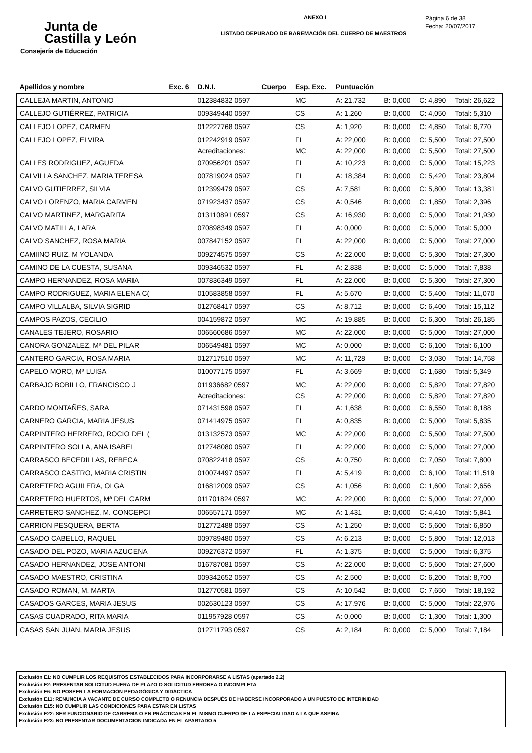Junta de
Castilla y León
Consejería de Educación
ANEXO I
LISTADO DEPURADO DE BAREMACIÓN DEL CUERPO DE MAESTROS
Página 6 de 38
Fecha: 20/07/2017
| Apellidos y nombre | Exc. 6 | D.N.I. | Cuerpo | Esp. Exc. | Puntuación | | | |
| --- | --- | --- | --- | --- | --- | --- | --- | --- |
| CALLEJA MARTIN, ANTONIO | | 012384832 0597 | | MC | A: 21,732 | B: 0,000 | C: 4,890 | Total: 26,622 |
| CALLEJO GUTIÉRREZ, PATRICIA | | 009349440 0597 | | CS | A: 1,260 | B: 0,000 | C: 4,050 | Total: 5,310 |
| CALLEJO LOPEZ, CARMEN | | 012227768 0597 | | CS | A: 1,920 | B: 0,000 | C: 4,850 | Total: 6,770 |
| CALLEJO LOPEZ, ELVIRA | | 012242919 0597 | | FL | A: 22,000 | B: 0,000 | C: 5,500 | Total: 27,500 |
| | | Acreditaciones: | | MC | A: 22,000 | B: 0,000 | C: 5,500 | Total: 27,500 |
| CALLES RODRIGUEZ, AGUEDA | | 070956201 0597 | | FL | A: 10,223 | B: 0,000 | C: 5,000 | Total: 15,223 |
| CALVILLA SANCHEZ, MARIA TERESA | | 007819024 0597 | | FL | A: 18,384 | B: 0,000 | C: 5,420 | Total: 23,804 |
| CALVO GUTIERREZ, SILVIA | | 012399479 0597 | | CS | A: 7,581 | B: 0,000 | C: 5,800 | Total: 13,381 |
| CALVO LORENZO, MARIA CARMEN | | 071923437 0597 | | CS | A: 0,546 | B: 0,000 | C: 1,850 | Total: 2,396 |
| CALVO MARTINEZ, MARGARITA | | 013110891 0597 | | CS | A: 16,930 | B: 0,000 | C: 5,000 | Total: 21,930 |
| CALVO MATILLA, LARA | | 070898349 0597 | | FL | A: 0,000 | B: 0,000 | C: 5,000 | Total: 5,000 |
| CALVO SANCHEZ, ROSA MARIA | | 007847152 0597 | | FL | A: 22,000 | B: 0,000 | C: 5,000 | Total: 27,000 |
| CAMIINO RUIZ, M YOLANDA | | 009274575 0597 | | CS | A: 22,000 | B: 0,000 | C: 5,300 | Total: 27,300 |
| CAMINO DE LA CUESTA, SUSANA | | 009346532 0597 | | FL | A: 2,838 | B: 0,000 | C: 5,000 | Total: 7,838 |
| CAMPO HERNANDEZ, ROSA MARIA | | 007836349 0597 | | FL | A: 22,000 | B: 0,000 | C: 5,300 | Total: 27,300 |
| CAMPO RODRIGUEZ, MARIA ELENA C( | | 010583858 0597 | | FL | A: 5,670 | B: 0,000 | C: 5,400 | Total: 11,070 |
| CAMPO VILLALBA, SILVIA SIGRID | | 012768417 0597 | | CS | A: 8,712 | B: 0,000 | C: 6,400 | Total: 15,112 |
| CAMPOS PAZOS, CECILIO | | 004159872 0597 | | MC | A: 19,885 | B: 0,000 | C: 6,300 | Total: 26,185 |
| CANALES TEJERO, ROSARIO | | 006560686 0597 | | MC | A: 22,000 | B: 0,000 | C: 5,000 | Total: 27,000 |
| CANORA GONZALEZ, Mª DEL PILAR | | 006549481 0597 | | MC | A: 0,000 | B: 0,000 | C: 6,100 | Total: 6,100 |
| CANTERO GARCIA, ROSA MARIA | | 012717510 0597 | | MC | A: 11,728 | B: 0,000 | C: 3,030 | Total: 14,758 |
| CAPELO MORO, Mª LUISA | | 010077175 0597 | | FL | A: 3,669 | B: 0,000 | C: 1,680 | Total: 5,349 |
| CARBAJO BOBILLO, FRANCISCO J | | 011936682 0597 | | MC | A: 22,000 | B: 0,000 | C: 5,820 | Total: 27,820 |
| | | Acreditaciones: | | CS | A: 22,000 | B: 0,000 | C: 5,820 | Total: 27,820 |
| CARDO MONTAÑES, SARA | | 071431598 0597 | | FL | A: 1,638 | B: 0,000 | C: 6,550 | Total: 8,188 |
| CARNERO GARCIA, MARIA JESUS | | 071414975 0597 | | FL | A: 0,835 | B: 0,000 | C: 5,000 | Total: 5,835 |
| CARPINTERO HERRERO, ROCIO DEL ( | | 013132573 0597 | | MC | A: 22,000 | B: 0,000 | C: 5,500 | Total: 27,500 |
| CARPINTERO SOLLA, ANA ISABEL | | 012748080 0597 | | FL | A: 22,000 | B: 0,000 | C: 5,000 | Total: 27,000 |
| CARRASCO BECEDILLAS, REBECA | | 070822418 0597 | | CS | A: 0,750 | B: 0,000 | C: 7,050 | Total: 7,800 |
| CARRASCO CASTRO, MARIA CRISTIN | | 010074497 0597 | | FL | A: 5,419 | B: 0,000 | C: 6,100 | Total: 11,519 |
| CARRETERO AGUILERA, OLGA | | 016812009 0597 | | CS | A: 1,056 | B: 0,000 | C: 1,600 | Total: 2,656 |
| CARRETERO HUERTOS, Mª DEL CARM | | 011701824 0597 | | MC | A: 22,000 | B: 0,000 | C: 5,000 | Total: 27,000 |
| CARRETERO SANCHEZ, M. CONCEPCI | | 006557171 0597 | | MC | A: 1,431 | B: 0,000 | C: 4,410 | Total: 5,841 |
| CARRION PESQUERA, BERTA | | 012772488 0597 | | CS | A: 1,250 | B: 0,000 | C: 5,600 | Total: 6,850 |
| CASADO CABELLO, RAQUEL | | 009789480 0597 | | CS | A: 6,213 | B: 0,000 | C: 5,800 | Total: 12,013 |
| CASADO DEL POZO, MARIA AZUCENA | | 009276372 0597 | | FL | A: 1,375 | B: 0,000 | C: 5,000 | Total: 6,375 |
| CASADO HERNANDEZ, JOSE ANTONI | | 016787081 0597 | | CS | A: 22,000 | B: 0,000 | C: 5,600 | Total: 27,600 |
| CASADO MAESTRO, CRISTINA | | 009342652 0597 | | CS | A: 2,500 | B: 0,000 | C: 6,200 | Total: 8,700 |
| CASADO ROMAN, M. MARTA | | 012770581 0597 | | CS | A: 10,542 | B: 0,000 | C: 7,650 | Total: 18,192 |
| CASADOS GARCES, MARIA JESUS | | 002630123 0597 | | CS | A: 17,976 | B: 0,000 | C: 5,000 | Total: 22,976 |
| CASAS CUADRADO, RITA MARIA | | 011957928 0597 | | CS | A: 0,000 | B: 0,000 | C: 1,300 | Total: 1,300 |
| CASAS SAN JUAN, MARIA JESUS | | 012711793 0597 | | CS | A: 2,184 | B: 0,000 | C: 5,000 | Total: 7,184 |
Exclusión E1: NO CUMPLIR LOS REQUISITOS ESTABLECIDOS PARA INCORPORARSE A LISTAS (apartado 2.2)
Exclusión E2: PRESENTAR SOLICITUD FUERA DE PLAZO O SOLICITUD ERRONEA O INCOMPLETA
Exclusión E6: NO POSEER LA FORMACIÓN PEDAGÓGICA Y DIDÁCTICA
Exclusión E11: RENUNCIA A VACANTE DE CURSO COMPLETO O RENUNCIA DESPUÉS DE HABERSE INCORPORADO A UN PUESTO DE INTERINIDAD
Exclusión E15: NO CUMPLIR LAS CONDICIONES PARA ESTAR EN LISTAS
Exclusión E22: SER FUNCIONARIO DE CARRERA O EN PRÁCTICAS EN EL MISMO CUERPO DE LA ESPECIALIDAD A LA QUE ASPIRA
Exclusión E23: NO PRESENTAR DOCUMENTACIÓN INDICADA EN EL APARTADO 5